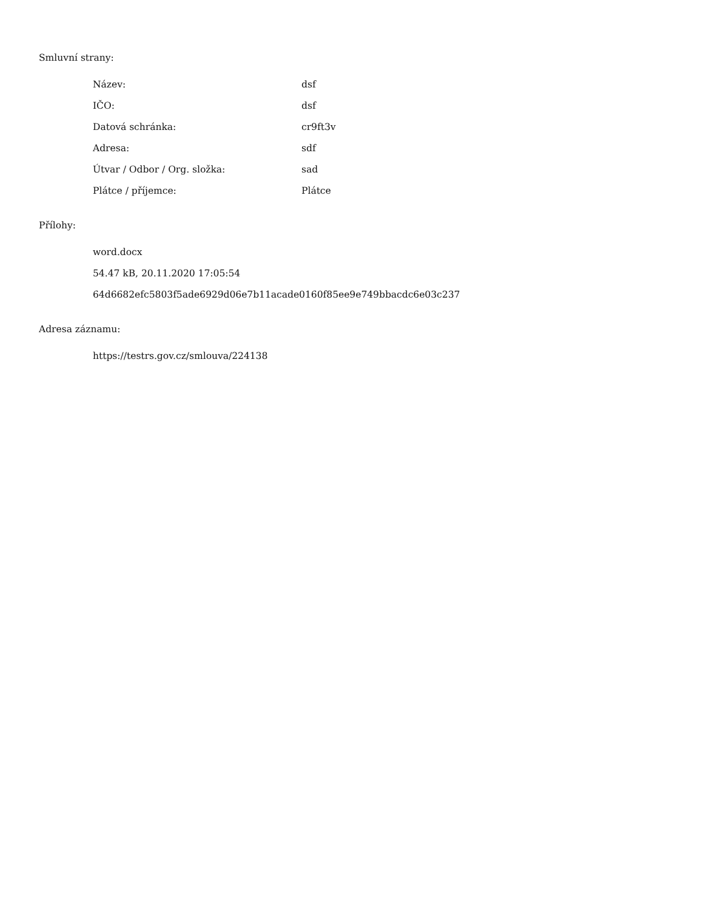Smluvní strany:
| Název: | dsf |
| IČO: | dsf |
| Datová schránka: | cr9ft3v |
| Adresa: | sdf |
| Útvar / Odbor / Org. složka: | sad |
| Plátce / příjemce: | Plátce |
Přílohy:
word.docx
54.47 kB, 20.11.2020 17:05:54
64d6682efc5803f5ade6929d06e7b11acade0160f85ee9e749bbacdc6e03c237
Adresa záznamu:
https://testrs.gov.cz/smlouva/224138